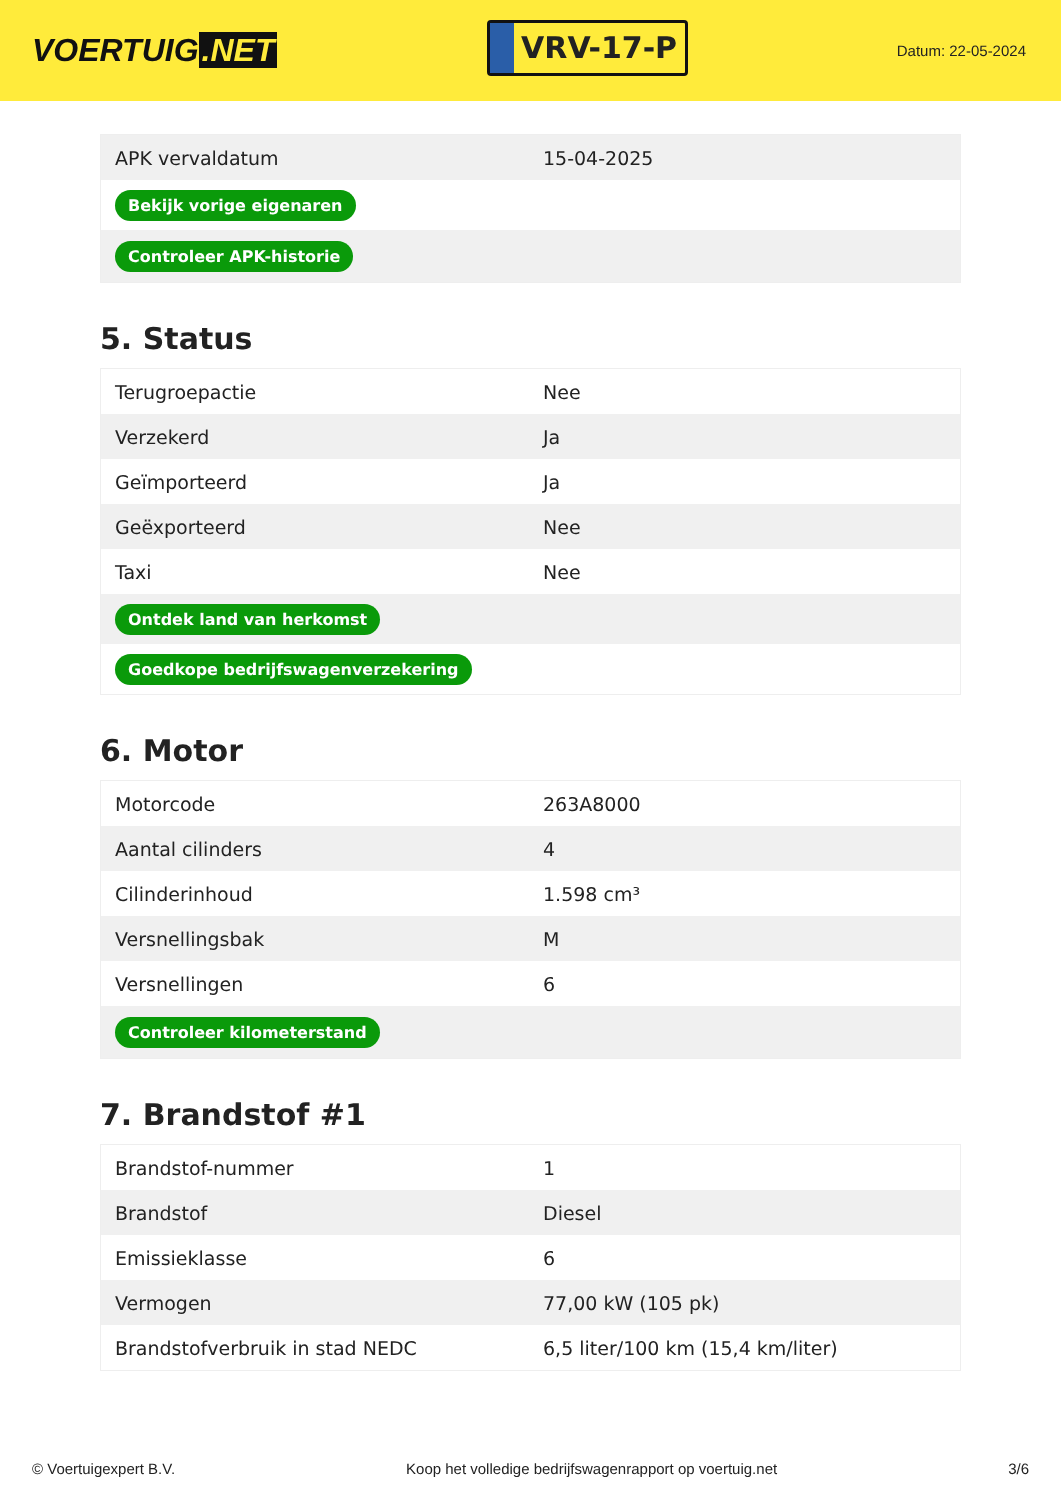VOERTUIG.NET
VRV-17-P
Datum: 22-05-2024
| APK vervaldatum | 15-04-2025 |
| Bekijk vorige eigenaren | |
| Controleer APK-historie | |
5. Status
| Terugroepactie | Nee |
| Verzekerd | Ja |
| Geïmporteerd | Ja |
| Geëxporteerd | Nee |
| Taxi | Nee |
| Ontdek land van herkomst | |
| Goedkope bedrijfswagenverzekering | |
6. Motor
| Motorcode | 263A8000 |
| Aantal cilinders | 4 |
| Cilinderinhoud | 1.598 cm³ |
| Versnellingsbak | M |
| Versnellingen | 6 |
| Controleer kilometerstand | |
7. Brandstof #1
| Brandstof-nummer | 1 |
| Brandstof | Diesel |
| Emissieklasse | 6 |
| Vermogen | 77,00 kW (105 pk) |
| Brandstofverbruik in stad NEDC | 6,5 liter/100 km (15,4 km/liter) |
© Voertuigexpert B.V. Koop het volledige bedrijfswagenrapport op voertuig.net 3/6